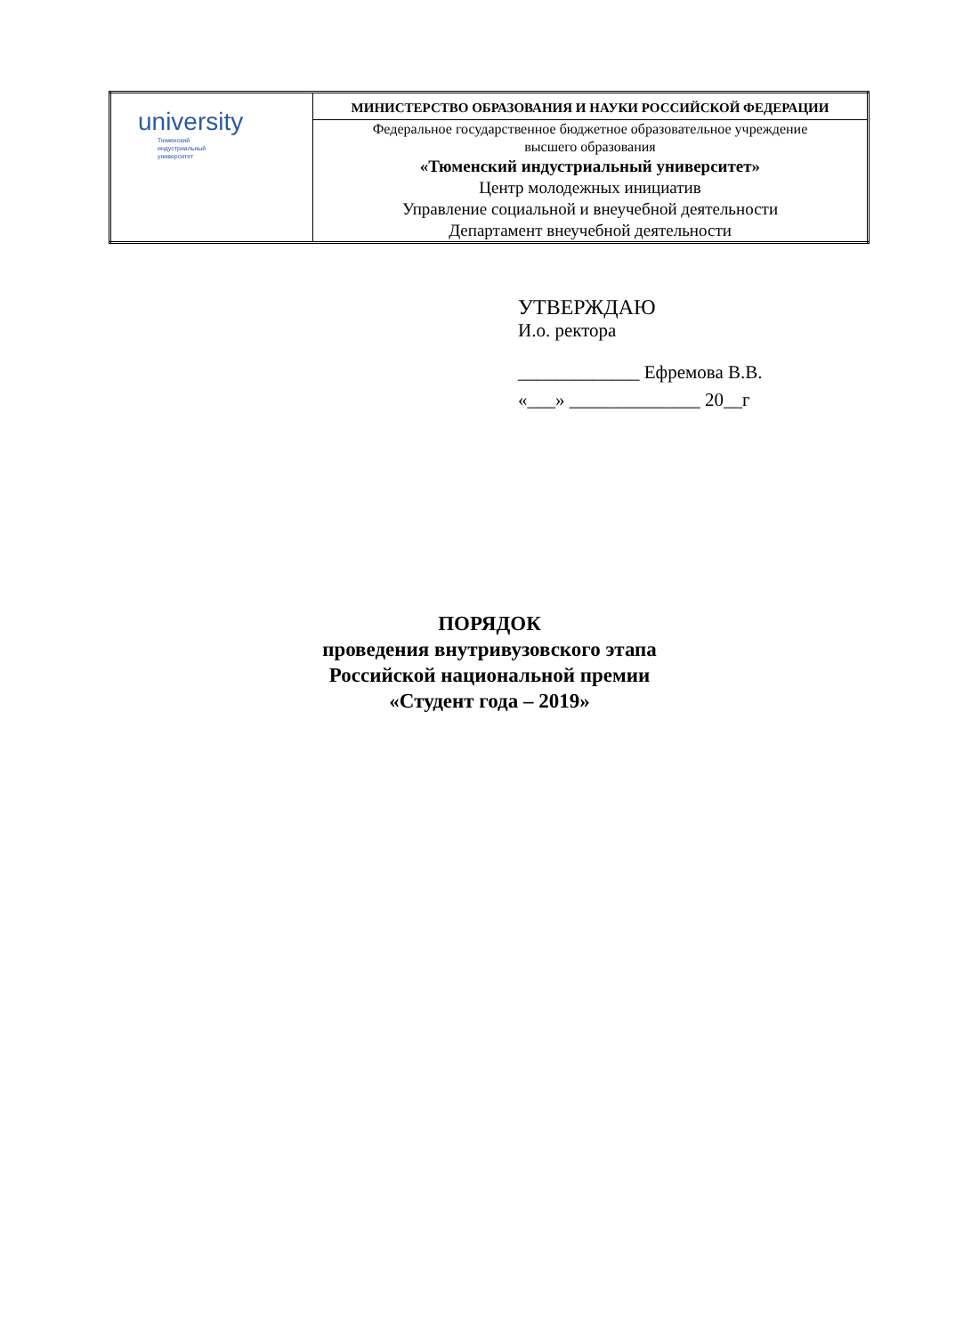| university Тюменский индустриальный университет | МИНИСТЕРСТВО ОБРАЗОВАНИЯ И НАУКИ РОССИЙСКОЙ ФЕДЕРАЦИИ |
| | Федеральное государственное бюджетное образовательное учреждение высшего образования «Тюменский индустриальный университет» Центр молодежных инициатив Управление социальной и внеучебной деятельности Департамент внеучебной деятельности |
УТВЕРЖДАЮ
И.о. ректора
_____________ Ефремова В.В.
«___» ______________ 20__г
ПОРЯДОК
проведения внутривузовского этапа
Российской национальной премии
«Студент года – 2019»